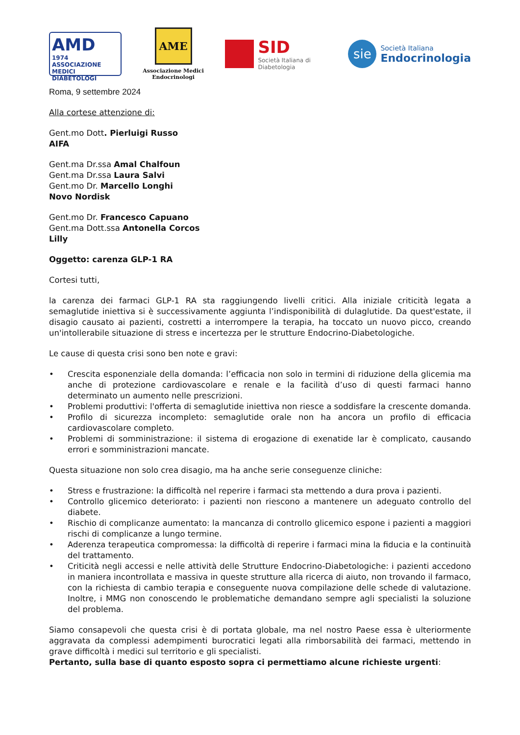AMD
1974 ASSOCIAZIONE MEDICI DIABETOLOGI
AME
Associazione Medici Endocrinologi
SID
Società Italiana di Diabetologia
sie
Società Italiana
Endocrinologia
Roma, 9 settembre 2024
Alla cortese attenzione di:
Gent.mo Dott. Pierluigi Russo
AIFA
Gent.ma Dr.ssa Amal Chalfoun
Gent.ma Dr.ssa Laura Salvi
Gent.mo Dr. Marcello Longhi
Novo Nordisk
Gent.mo Dr. Francesco Capuano
Gent.ma Dott.ssa Antonella Corcos
Lilly
Oggetto: carenza GLP-1 RA
Cortesi tutti,
la carenza dei farmaci GLP-1 RA sta raggiungendo livelli critici. Alla iniziale criticità legata a semaglutide iniettiva si è successivamente aggiunta l’indisponibilità di dulaglutide. Da quest'estate, il disagio causato ai pazienti, costretti a interrompere la terapia, ha toccato un nuovo picco, creando un'intollerabile situazione di stress e incertezza per le strutture Endocrino-Diabetologiche.
Le cause di questa crisi sono ben note e gravi:
• Crescita esponenziale della domanda: l’efficacia non solo in termini di riduzione della glicemia ma anche di protezione cardiovascolare e renale e la facilità d’uso di questi farmaci hanno determinato un aumento nelle prescrizioni.
• Problemi produttivi: l'offerta di semaglutide iniettiva non riesce a soddisfare la crescente domanda.
• Profilo di sicurezza incompleto: semaglutide orale non ha ancora un profilo di efficacia cardiovascolare completo.
• Problemi di somministrazione: il sistema di erogazione di exenatide lar è complicato, causando errori e somministrazioni mancate.
Questa situazione non solo crea disagio, ma ha anche serie conseguenze cliniche:
• Stress e frustrazione: la difficoltà nel reperire i farmaci sta mettendo a dura prova i pazienti.
• Controllo glicemico deteriorato: i pazienti non riescono a mantenere un adeguato controllo del diabete.
• Rischio di complicanze aumentato: la mancanza di controllo glicemico espone i pazienti a maggiori rischi di complicanze a lungo termine.
• Aderenza terapeutica compromessa: la difficoltà di reperire i farmaci mina la fiducia e la continuità del trattamento.
• Criticità negli accessi e nelle attività delle Strutture Endocrino-Diabetologiche: i pazienti accedono in maniera incontrollata e massiva in queste strutture alla ricerca di aiuto, non trovando il farmaco, con la richiesta di cambio terapia e conseguente nuova compilazione delle schede di valutazione. Inoltre, i MMG non conoscendo le problematiche demandano sempre agli specialisti la soluzione del problema.
Siamo consapevoli che questa crisi è di portata globale, ma nel nostro Paese essa è ulteriormente aggravata da complessi adempimenti burocratici legati alla rimborsabilità dei farmaci, mettendo in grave difficoltà i medici sul territorio e gli specialisti.
Pertanto, sulla base di quanto esposto sopra ci permettiamo alcune richieste urgenti: